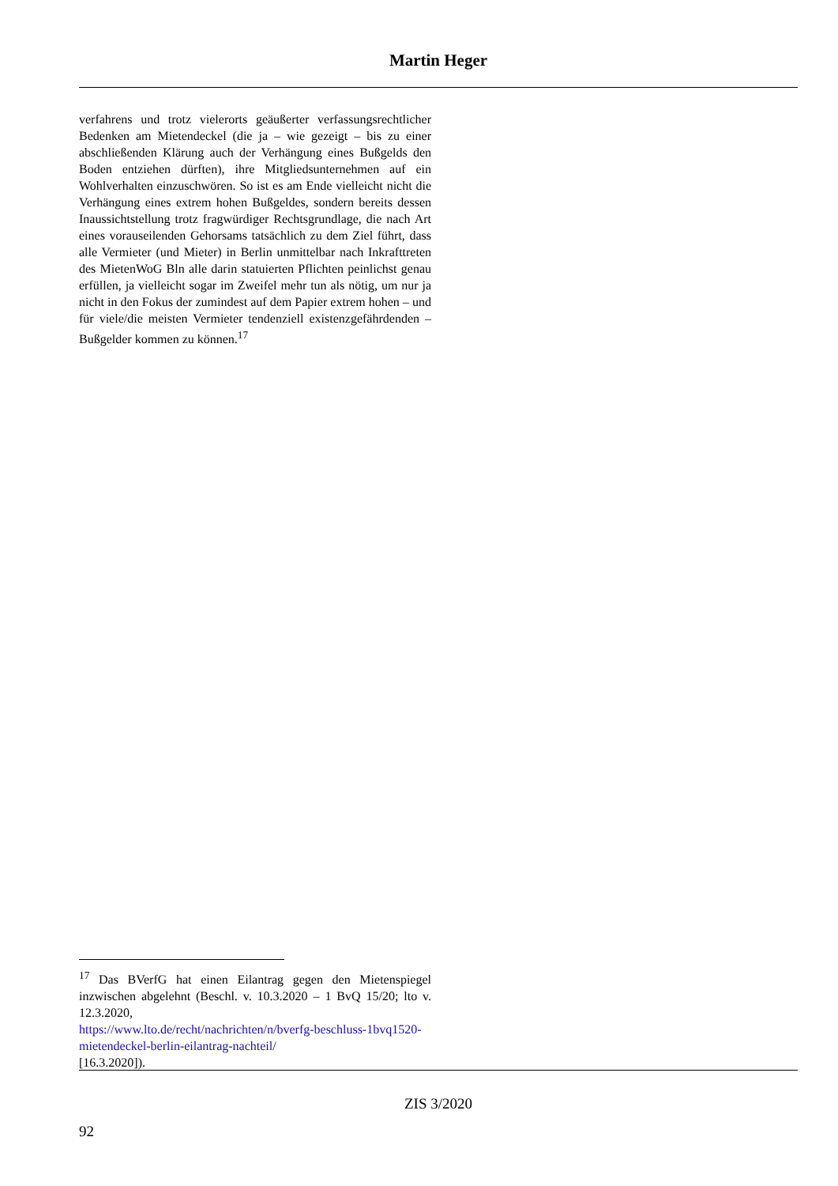Martin Heger
verfahrens und trotz vielerorts geäußerter verfassungsrechtlicher Bedenken am Mietendeckel (die ja – wie gezeigt – bis zu einer abschließenden Klärung auch der Verhängung eines Bußgelds den Boden entziehen dürften), ihre Mitgliedsunternehmen auf ein Wohlverhalten einzuschwören. So ist es am Ende vielleicht nicht die Verhängung eines extrem hohen Bußgeldes, sondern bereits dessen Inaussichtstellung trotz fragwürdiger Rechtsgrundlage, die nach Art eines vorauseilenden Gehorsams tatsächlich zu dem Ziel führt, dass alle Vermieter (und Mieter) in Berlin unmittelbar nach Inkrafttreten des MietenWoG Bln alle darin statuierten Pflichten peinlichst genau erfüllen, ja vielleicht sogar im Zweifel mehr tun als nötig, um nur ja nicht in den Fokus der zumindest auf dem Papier extrem hohen – und für viele/die meisten Vermieter tendenziell existenzgefährdenden – Bußgelder kommen zu können.<sup>17</sup>
<sup>17</sup> Das BVerfG hat einen Eilantrag gegen den Mietenspiegel inzwischen abgelehnt (Beschl. v. 10.3.2020 – 1 BvQ 15/20; lto v. 12.3.2020,
https://www.lto.de/recht/nachrichten/n/bverfg-beschluss-1bvq1520-mietendeckel-berlin-eilantrag-nachteil/
[16.3.2020]).
ZIS 3/2020
92